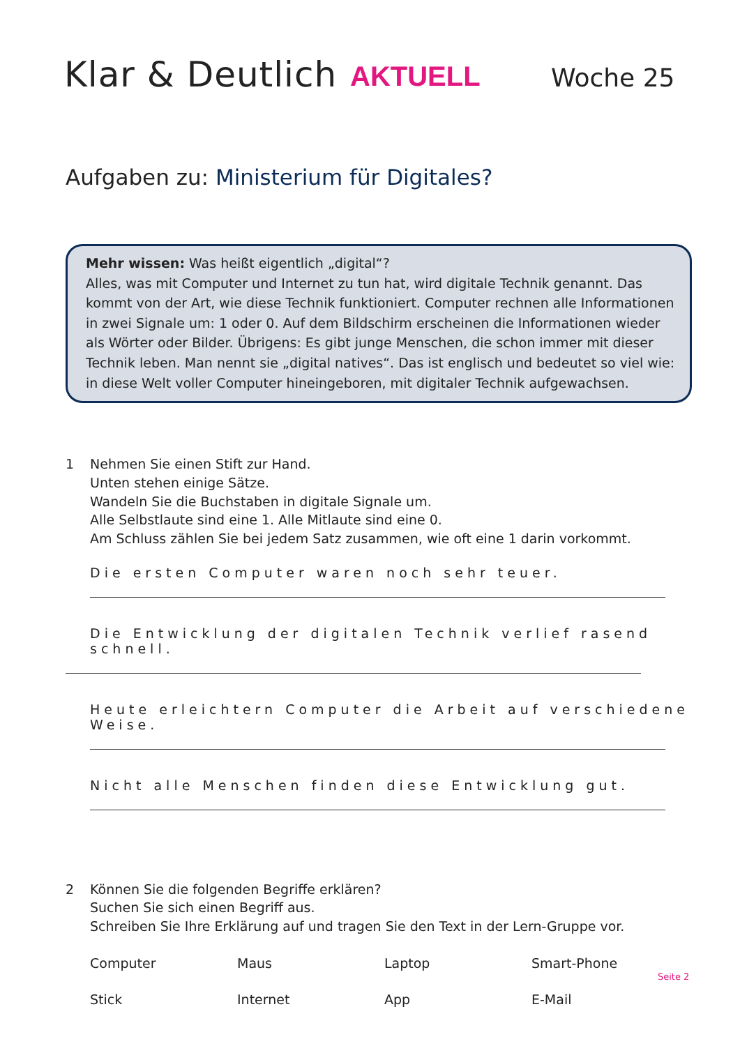Klar & Deutlich
AKTUELL
Woche 25
Aufgaben zu: Ministerium für Digitales?
Mehr wissen: Was heißt eigentlich „digital“?
Alles, was mit Computer und Internet zu tun hat, wird digitale Technik genannt. Das kommt von der Art, wie diese Technik funktioniert. Computer rechnen alle Informationen in zwei Signale um: 1 oder 0. Auf dem Bildschirm erscheinen die Informationen wieder als Wörter oder Bilder. Übrigens: Es gibt junge Menschen, die schon immer mit dieser Technik leben. Man nennt sie „digital natives“. Das ist englisch und bedeutet so viel wie: in diese Welt voller Computer hineingeboren, mit digitaler Technik aufgewachsen.
1 Nehmen Sie einen Stift zur Hand.
Unten stehen einige Sätze.
Wandeln Sie die Buchstaben in digitale Signale um.
Alle Selbstlaute sind eine 1. Alle Mitlaute sind eine 0.
Am Schluss zählen Sie bei jedem Satz zusammen, wie oft eine 1 darin vorkommt.
Die ersten Computer waren noch sehr teuer.
Die Entwicklung der digitalen Technik verlief rasend schnell.
Heute erleichtern Computer die Arbeit auf verschiedene Weise.
Nicht alle Menschen finden diese Entwicklung gut.
2 Können Sie die folgenden Begriffe erklären?
Suchen Sie sich einen Begriff aus.
Schreiben Sie Ihre Erklärung auf und tragen Sie den Text in der Lern-Gruppe vor.
| Computer | Maus | Laptop | Smart-Phone |
| Stick | Internet | App | E-Mail |
Seite 2